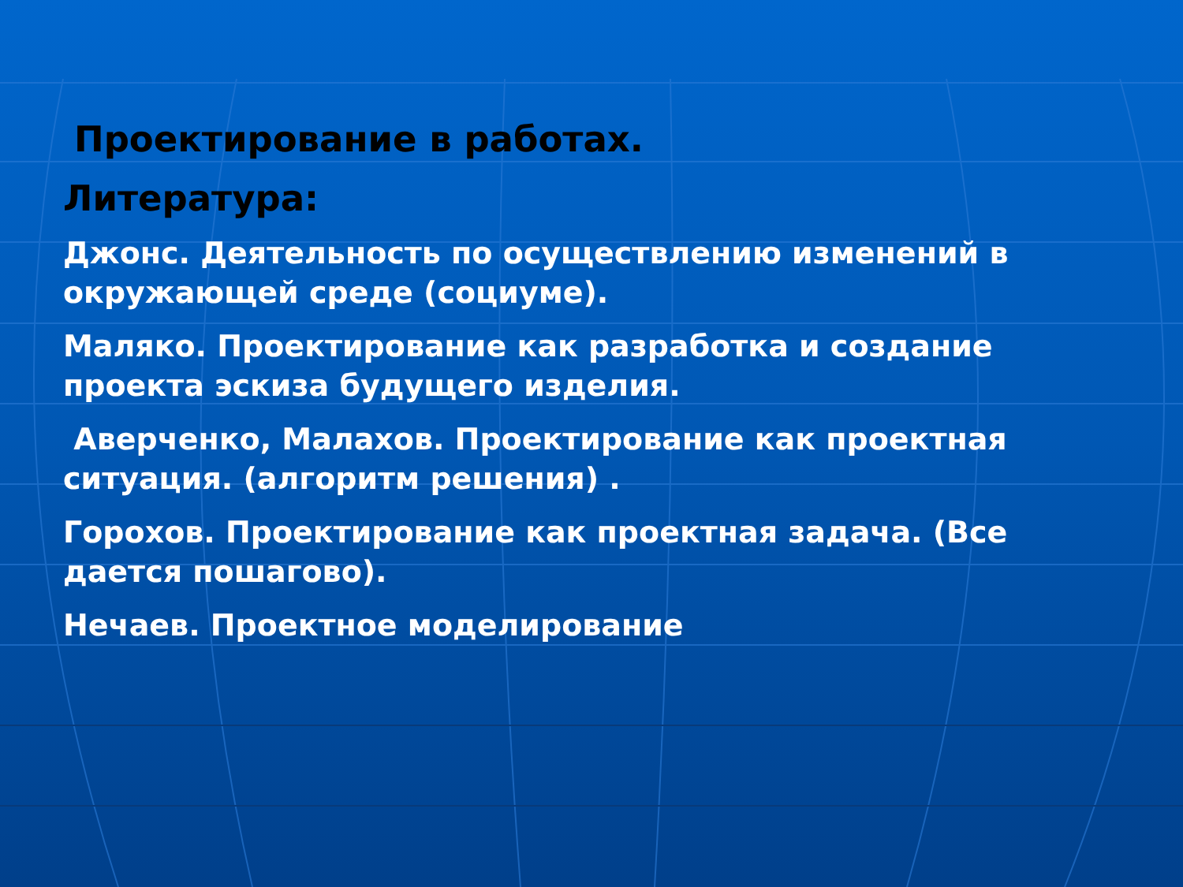Проектирование в работах.
Литература:
Джонс. Деятельность по осуществлению изменений в окружающей среде (социуме).
Маляко. Проектирование как разработка и создание проекта эскиза будущего изделия.
Аверченко, Малахов. Проектирование как проектная ситуация. (алгоритм решения) .
Горохов. Проектирование как проектная задача. (Все дается пошагово).
Нечаев. Проектное моделирование